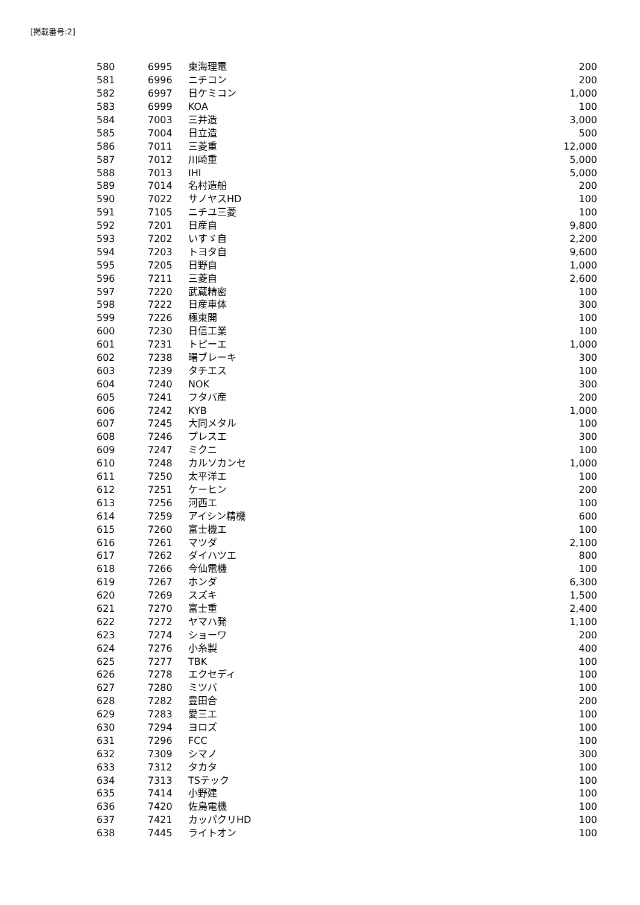[掲載番号:2]
| 580 | 6995 | 東海理電 | 200 |
| 581 | 6996 | ニチコン | 200 |
| 582 | 6997 | 日ケミコン | 1,000 |
| 583 | 6999 | KOA | 100 |
| 584 | 7003 | 三井造 | 3,000 |
| 585 | 7004 | 日立造 | 500 |
| 586 | 7011 | 三菱重 | 12,000 |
| 587 | 7012 | 川崎重 | 5,000 |
| 588 | 7013 | IHI | 5,000 |
| 589 | 7014 | 名村造船 | 200 |
| 590 | 7022 | サノヤスHD | 100 |
| 591 | 7105 | ニチユ三菱 | 100 |
| 592 | 7201 | 日産自 | 9,800 |
| 593 | 7202 | いすゞ自 | 2,200 |
| 594 | 7203 | トヨタ自 | 9,600 |
| 595 | 7205 | 日野自 | 1,000 |
| 596 | 7211 | 三菱自 | 2,600 |
| 597 | 7220 | 武蔵精密 | 100 |
| 598 | 7222 | 日産車体 | 300 |
| 599 | 7226 | 極東開 | 100 |
| 600 | 7230 | 日信工業 | 100 |
| 601 | 7231 | トピーエ | 1,000 |
| 602 | 7238 | 曙ブレーキ | 300 |
| 603 | 7239 | タチエス | 100 |
| 604 | 7240 | NOK | 300 |
| 605 | 7241 | フタバ産 | 200 |
| 606 | 7242 | KYB | 1,000 |
| 607 | 7245 | 大同メタル | 100 |
| 608 | 7246 | プレスエ | 300 |
| 609 | 7247 | ミクニ | 100 |
| 610 | 7248 | カルソカンセ | 1,000 |
| 611 | 7250 | 太平洋エ | 100 |
| 612 | 7251 | ケーヒン | 200 |
| 613 | 7256 | 河西エ | 100 |
| 614 | 7259 | アイシン精機 | 600 |
| 615 | 7260 | 富士機エ | 100 |
| 616 | 7261 | マツダ | 2,100 |
| 617 | 7262 | ダイハツエ | 800 |
| 618 | 7266 | 今仙電機 | 100 |
| 619 | 7267 | ホンダ | 6,300 |
| 620 | 7269 | スズキ | 1,500 |
| 621 | 7270 | 富士重 | 2,400 |
| 622 | 7272 | ヤマハ発 | 1,100 |
| 623 | 7274 | ショーワ | 200 |
| 624 | 7276 | 小糸製 | 400 |
| 625 | 7277 | TBK | 100 |
| 626 | 7278 | エクセディ | 100 |
| 627 | 7280 | ミツバ | 100 |
| 628 | 7282 | 豊田合 | 200 |
| 629 | 7283 | 愛三エ | 100 |
| 630 | 7294 | ヨロズ | 100 |
| 631 | 7296 | FCC | 100 |
| 632 | 7309 | シマノ | 300 |
| 633 | 7312 | タカタ | 100 |
| 634 | 7313 | TSテック | 100 |
| 635 | 7414 | 小野建 | 100 |
| 636 | 7420 | 佐鳥電機 | 100 |
| 637 | 7421 | カッパクリHD | 100 |
| 638 | 7445 | ライトオン | 100 |